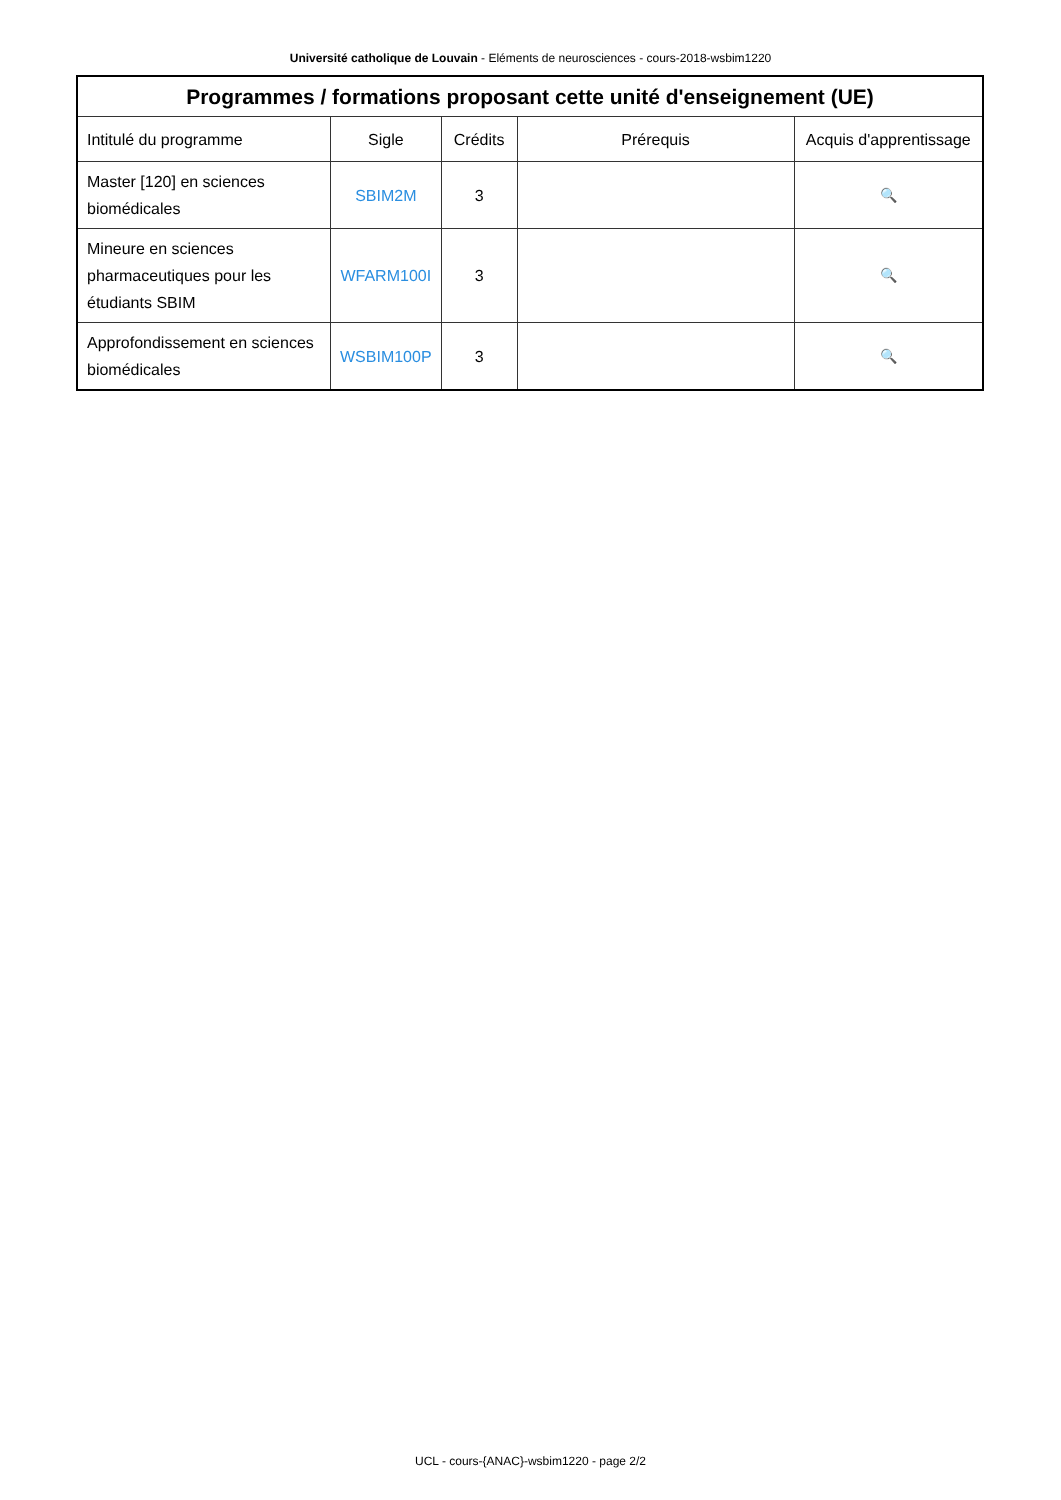Université catholique de Louvain - Eléments de neurosciences - cours-2018-wsbim1220
| Programmes / formations proposant cette unité d'enseignement (UE) | | | | |
| --- | --- | --- | --- | --- |
| Intitulé du programme | Sigle | Crédits | Prérequis | Acquis d'apprentissage |
| Master [120] en sciences biomédicales | SBIM2M | 3 | | 🔍 |
| Mineure en sciences pharmaceutiques pour les étudiants SBIM | WFARM100I | 3 | | 🔍 |
| Approfondissement en sciences biomédicales | WSBIM100P | 3 | | 🔍 |
UCL - cours-{ANAC}-wsbim1220 - page 2/2